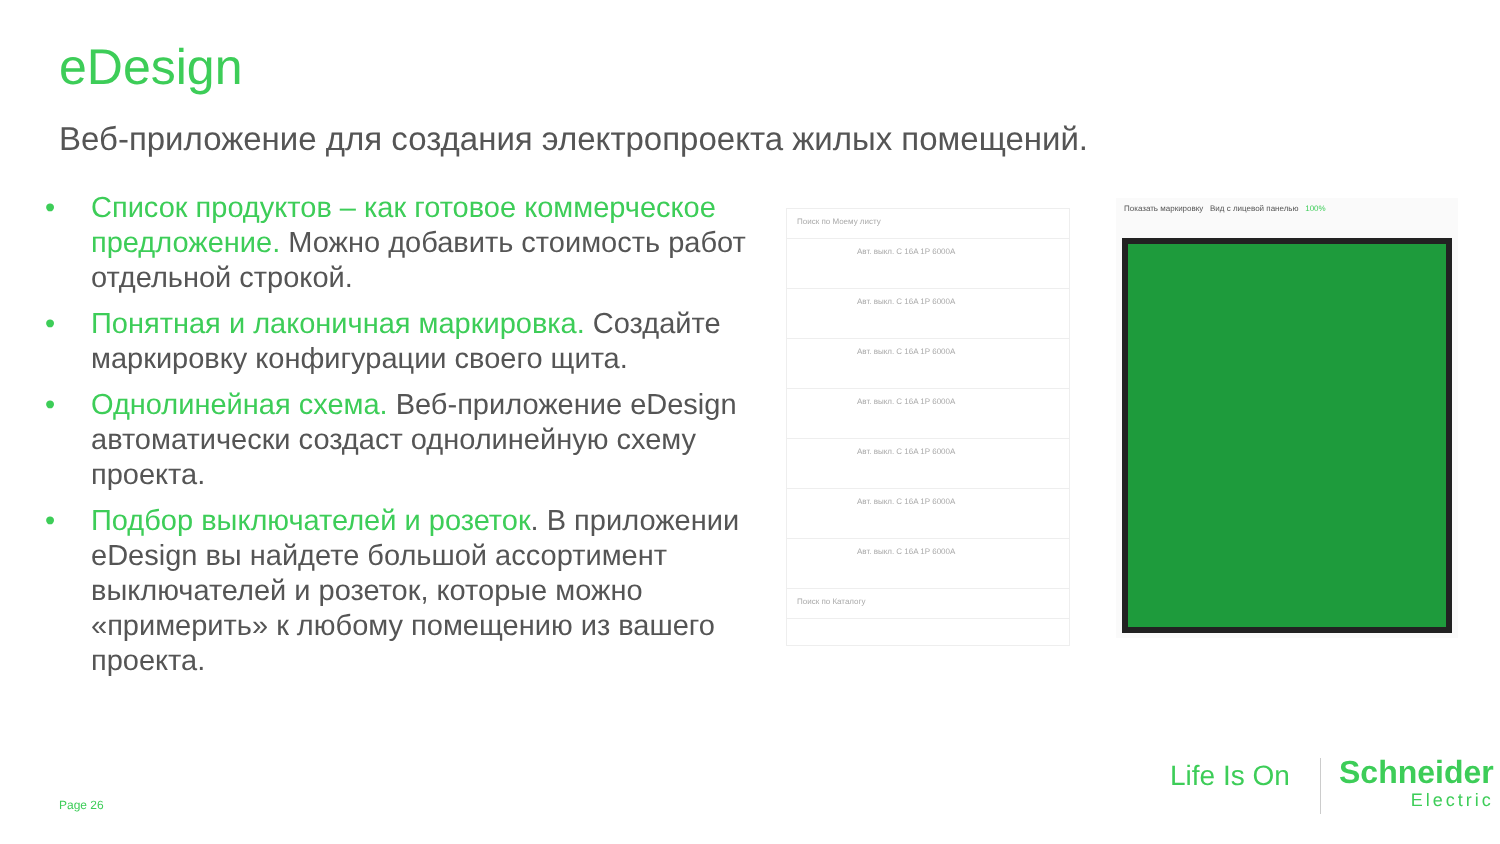eDesign
Веб-приложение для создания электропроекта жилых помещений.
• Список продуктов – как готовое коммерческое предложение. Можно добавить стоимость работ отдельной строкой.
• Понятная и лаконичная маркировка. Создайте маркировку конфигурации своего щита.
• Однолинейная схема. Веб-приложение eDesign автоматически создаст однолинейную схему проекта.
• Подбор выключателей и розеток. В приложении eDesign вы найдете большой ассортимент выключателей и розеток, которые можно «примерить» к любому помещению из вашего проекта.
Поиск по Моему листу
Авт. выкл. C 16A 1P 6000A
Авт. выкл. C 16A 1P 6000A
Авт. выкл. C 16A 1P 6000A
Авт. выкл. C 16A 1P 6000A
Авт. выкл. C 16A 1P 6000A
Авт. выкл. C 16A 1P 6000A
Авт. выкл. C 16A 1P 6000A
Поиск по Каталогу
Показать маркировку Вид с лицевой панелью 100%
Page 26
Life Is On Schneider
Electric